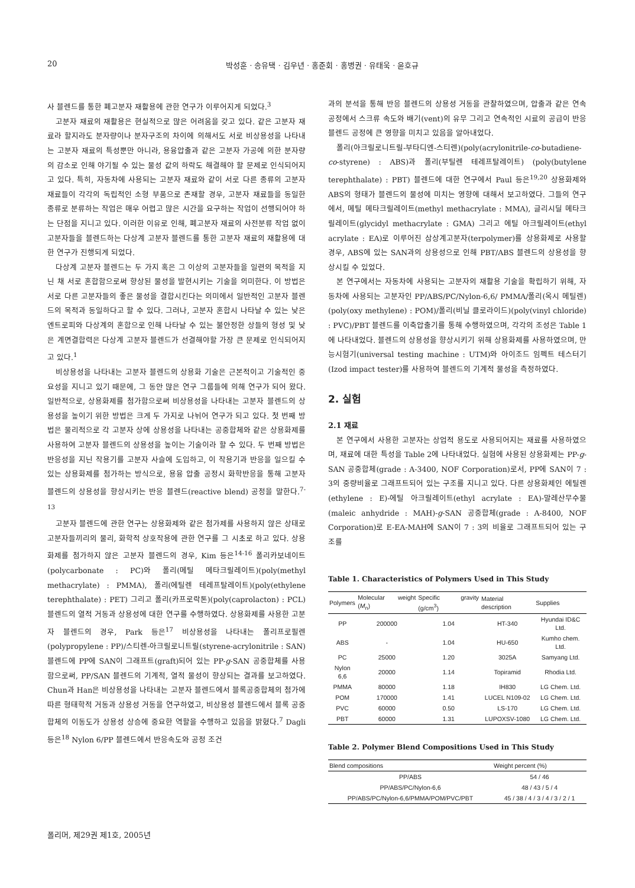20 박성훈 · 송유택 · 김우년 · 홍준회 · 홍병권 · 유태욱 · 윤호규
사 블렌드를 통한 폐고분자 재활용에 관한 연구가 이루어지게 되었다.<sup>3</sup>
고분자 재료의 재활용은 현실적으로 많은 어려움을 갖고 있다. 같은 고분자 재료라 할지라도 분자량이나 분자구조의 차이에 의해서도 서로 비상용성을 나타내는 고분자 재료의 특성뿐만 아니라, 용융압출과 같은 고분자 가공에 의한 분자량의 감소로 인해 야기될 수 있는 물성 값의 하락도 해결해야 할 문제로 인식되어지고 있다. 특히, 자동차에 사용되는 고분자 재료와 같이 서로 다른 종류의 고분자 재료들이 각각의 독립적인 소형 부품으로 존재할 경우, 고분자 재료들을 동일한 종류로 분류하는 작업은 매우 어렵고 많은 시간을 요구하는 작업이 선행되어야 하는 단점을 지니고 있다. 이러한 이유로 인해, 폐고분자 재료의 사전분류 작업 없이 고분자들을 블렌드하는 다상계 고분자 블렌드를 통한 고분자 재료의 재활용에 대한 연구가 진행되게 되었다.
다상계 고분자 블렌드는 두 가지 혹은 그 이상의 고분자들을 일련의 목적을 지닌 채 서로 혼합함으로써 향상된 물성을 발현시키는 기술을 의미한다. 이 방법은 서로 다른 고분자들의 좋은 물성을 결합시킨다는 의미에서 일반적인 고분자 블렌드의 목적과 동일하다고 할 수 있다. 그러나, 고분자 혼합시 나타날 수 있는 낮은 엔트로피와 다상계의 혼합으로 인해 나타날 수 있는 불안정한 상들의 형성 및 낮은 계면결합력은 다상계 고분자 블렌드가 선결해야할 가장 큰 문제로 인식되어지고 있다.<sup>1</sup>
비상용성을 나타내는 고분자 블렌드의 상용화 기술은 근본적이고 기술적인 중요성을 지니고 있기 때문에, 그 동안 많은 연구 그룹들에 의해 연구가 되어 왔다. 일반적으로, 상용화제를 첨가함으로써 비상용성을 나타내는 고분자 블렌드의 상용성을 높이기 위한 방법은 크게 두 가지로 나뉘어 연구가 되고 있다. 첫 번째 방법은 물리적으로 각 고분자 상에 상용성을 나타내는 공중합체와 같은 상용화제를 사용하여 고분자 블렌드의 상용성을 높이는 기술이라 할 수 있다. 두 번째 방법은 반응성을 지닌 작용기를 고분자 사슬에 도입하고, 이 작용기과 반응을 일으킬 수 있는 상용화제를 첨가하는 방식으로, 용융 압출 공정시 화학반응을 통해 고분자 블렌드의 상용성을 향상시키는 반응 블렌드(reactive blend) 공정을 말한다.<sup>7-13</sup>
고분자 블렌드에 관한 연구는 상용화제와 같은 첨가제를 사용하지 않은 상태로 고분자들끼리의 물리, 화학적 상호작용에 관한 연구를 그 시초로 하고 있다. 상용화제를 첨가하지 않은 고분자 블렌드의 경우, Kim 등은<sup>14-16</sup> 폴리카보네이트(polycarbonate : PC)와 폴리(메틸 메타크릴레이트)(poly(methyl methacrylate) : PMMA), 폴리(에틸렌 테레프탈레이트)(poly(ethylene terephthalate) : PET) 그리고 폴리(카프로락톤)(poly(caprolacton) : PCL) 블렌드의 열적 거동과 상용성에 대한 연구를 수행하였다. 상용화제를 사용한 고분자 블렌드의 경우, Park 등은<sup>17</sup> 비상용성을 나타내는 폴리프로필렌(polypropylene : PP)/스티렌-아크릴로니트릴(styrene-acrylonitrile : SAN) 블렌드에 PP에 SAN이 그래프트(graft)되어 있는 PP-g-SAN 공중합체를 사용함으로써, PP/SAN 블렌드의 기계적, 열적 물성이 향상되는 결과를 보고하였다. Chun과 Han은 비상용성을 나타내는 고분자 블렌드에서 블록공중합체의 첨가에 따른 형태학적 거동과 상용성 거동을 연구하였고, 비상용성 블렌드에서 블록 공중합체의 이동도가 상용성 상승에 중요한 역할을 수행하고 있음을 밝혔다.<sup>7</sup> Dagli 등은<sup>18</sup> Nylon 6/PP 블렌드에서 반응속도와 공정 조건
과의 분석을 통해 반응 블렌드의 상용성 거동을 관찰하였으며, 압출과 같은 연속 공정에서 스크류 속도와 배기(vent)의 유무 그리고 연속적인 시료의 공급이 반응 블렌드 공정에 큰 영향을 미치고 있음을 알아내었다.
폴리(아크릴로니트릴-부타디엔-스티렌)(poly(acrylonitrile-co-butadiene-co-styrene) : ABS)과 폴리(부틸렌 테레프탈레이트) (poly(butylene terephthalate) : PBT) 블렌드에 대한 연구에서 Paul 등은<sup>19,20</sup> 상용화제와 ABS의 형태가 블렌드의 물성에 미치는 영향에 대해서 보고하였다. 그들의 연구에서, 메틸 메타크릴레이트(methyl methacrylate : MMA), 글리시딜 메타크릴레이트(glycidyl methacrylate : GMA) 그리고 에틸 아크릴레이트(ethyl acrylate : EA)로 이루어진 삼상계고분자(terpolymer)를 상용화제로 사용할 경우, ABS에 있는 SAN과의 상용성으로 인해 PBT/ABS 블렌드의 상용성을 향상시킬 수 있었다.
본 연구에서는 자동차에 사용되는 고분자의 재활용 기술을 확립하기 위해, 자동차에 사용되는 고분자인 PP/ABS/PC/Nylon-6,6/ PMMA/폴리(옥시 메틸렌)(poly(oxy methylene) : POM)/폴리(비닐 클로라이드)(poly(vinyl chloride) : PVC)/PBT 블렌드를 이축압출기를 통해 수행하였으며, 각각의 조성은 Table 1에 나타내었다. 블렌드의 상용성을 향상시키기 위해 상용화제를 사용하였으며, 만능시험기(universal testing machine : UTM)와 아이조드 임펙트 테스터기(Izod impact tester)를 사용하여 블렌드의 기계적 물성을 측정하였다.
2. 실험
2.1 재료
본 연구에서 사용한 고분자는 상업적 용도로 사용되어지는 재료를 사용하였으며, 재료에 대한 특성을 Table 2에 나타내었다. 실험에 사용된 상용화제는 PP-g-SAN 공중합체(grade : A-3400, NOF Corporation)로서, PP에 SAN이 7 : 3의 중량비율로 그래프트되어 있는 구조를 지니고 있다. 다른 상용화제인 에틸렌(ethylene : E)-에틸 아크릴레이트(ethyl acrylate : EA)-말레산무수물(maleic anhydride : MAH)-g-SAN 공중합체(grade : A-8400, NOF Corporation)로 E-EA-MAH에 SAN이 7 : 3의 비율로 그래프트되어 있는 구조를
Table 1. Characteristics of Polymers Used in This Study
| Polymers | Molecular weight ( M<sub>n</sub>) | Specific gravity (g/cm<sup>3</sup>) | Material description | Supplies |
| --- | --- | --- | --- | --- |
| PP | 200000 | 1.04 | HT-340 | Hyundai ID&C Ltd. |
| ABS | - | 1.04 | HU-650 | Kumho chem. Ltd. |
| PC | 25000 | 1.20 | 3025A | Samyang Ltd. |
| Nylon 6,6 | 20000 | 1.14 | Topiramid | Rhodia Ltd. |
| PMMA | 80000 | 1.18 | IH830 | LG Chem. Ltd. |
| POM | 170000 | 1.41 | LUCEL N109-02 | LG Chem. Ltd. |
| PVC | 60000 | 0.50 | LS-170 | LG Chem. Ltd. |
| PBT | 60000 | 1.31 | LUPOXSV-1080 | LG Chem. Ltd. |
Table 2. Polymer Blend Compositions Used in This Study
| Blend compositions | Weight percent (%) |
| --- | --- |
| PP/ABS | 54 / 46 |
| PP/ABS/PC/Nylon-6,6 | 48 / 43 / 5 / 4 |
| PP/ABS/PC/Nylon-6,6/PMMA/POM/PVC/PBT | 45 / 38 / 4 / 3 / 4 / 3 / 2 / 1 |
폴리머, 제29권 제1호, 2005년